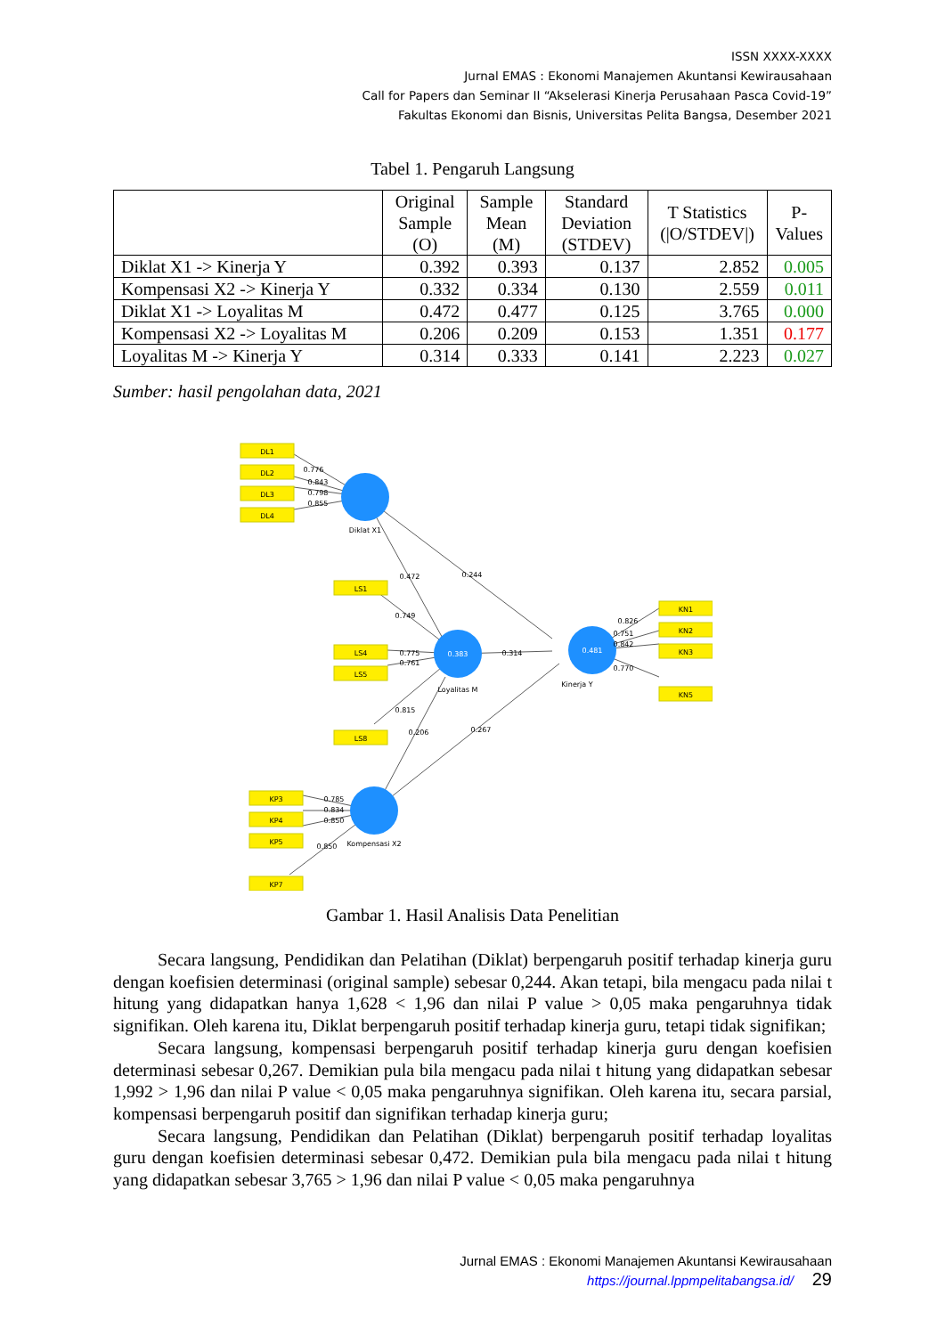ISSN XXXX-XXXX
Jurnal EMAS : Ekonomi Manajemen Akuntansi Kewirausahaan
Call for Papers dan Seminar II “Akselerasi Kinerja Perusahaan Pasca Covid-19”
Fakultas Ekonomi dan Bisnis, Universitas Pelita Bangsa, Desember 2021
Tabel 1. Pengaruh Langsung
| | Original Sample (O) | Sample Mean (M) | Standard Deviation (STDEV) | T Statistics (/O/STDEV/) | P-Values |
| --- | --- | --- | --- | --- | --- |
| Diklat X1 -> Kinerja Y | 0.392 | 0.393 | 0.137 | 2.852 | 0.005 |
| Kompensasi X2 -> Kinerja Y | 0.332 | 0.334 | 0.130 | 2.559 | 0.011 |
| Diklat X1 -> Loyalitas M | 0.472 | 0.477 | 0.125 | 3.765 | 0.000 |
| Kompensasi X2 -> Loyalitas M | 0.206 | 0.209 | 0.153 | 1.351 | 0.177 |
| Loyalitas M -> Kinerja Y | 0.314 | 0.333 | 0.141 | 2.223 | 0.027 |
Sumber: hasil pengolahan data, 2021
DL1
DL2
DL3
DL4
LS1
LS4
LS5
LS8
KN1
KN2
KN3
KN5
KP3
KP4
KP5
KP7
Diklat X1
0.383
Loyalitas M
0.481
Kinerja Y
Kompensasi X2
0.776
0.843
0.798
0.855
0.472
0.244
0.749
0.775
0.761
0.314
0.815
0.206
0.267
0.826
0.751
0.842
0.770
0.785
0.834
0.850
0.850
Gambar 1. Hasil Analisis Data Penelitian
Secara langsung, Pendidikan dan Pelatihan (Diklat) berpengaruh positif terhadap kinerja guru dengan koefisien determinasi (original sample) sebesar 0,244. Akan tetapi, bila mengacu pada nilai t hitung yang didapatkan hanya 1,628 < 1,96 dan nilai P value > 0,05 maka pengaruhnya tidak signifikan. Oleh karena itu, Diklat berpengaruh positif terhadap kinerja guru, tetapi tidak signifikan;
Secara langsung, kompensasi berpengaruh positif terhadap kinerja guru dengan koefisien determinasi sebesar 0,267. Demikian pula bila mengacu pada nilai t hitung yang didapatkan sebesar 1,992 > 1,96 dan nilai P value < 0,05 maka pengaruhnya signifikan. Oleh karena itu, secara parsial, kompensasi berpengaruh positif dan signifikan terhadap kinerja guru;
Secara langsung, Pendidikan dan Pelatihan (Diklat) berpengaruh positif terhadap loyalitas guru dengan koefisien determinasi sebesar 0,472. Demikian pula bila mengacu pada nilai t hitung yang didapatkan sebesar 3,765 > 1,96 dan nilai P value < 0,05 maka pengaruhnya
Jurnal EMAS : Ekonomi Manajemen Akuntansi Kewirausahaan
https://journal.lppmpelitabangsa.id/ 29